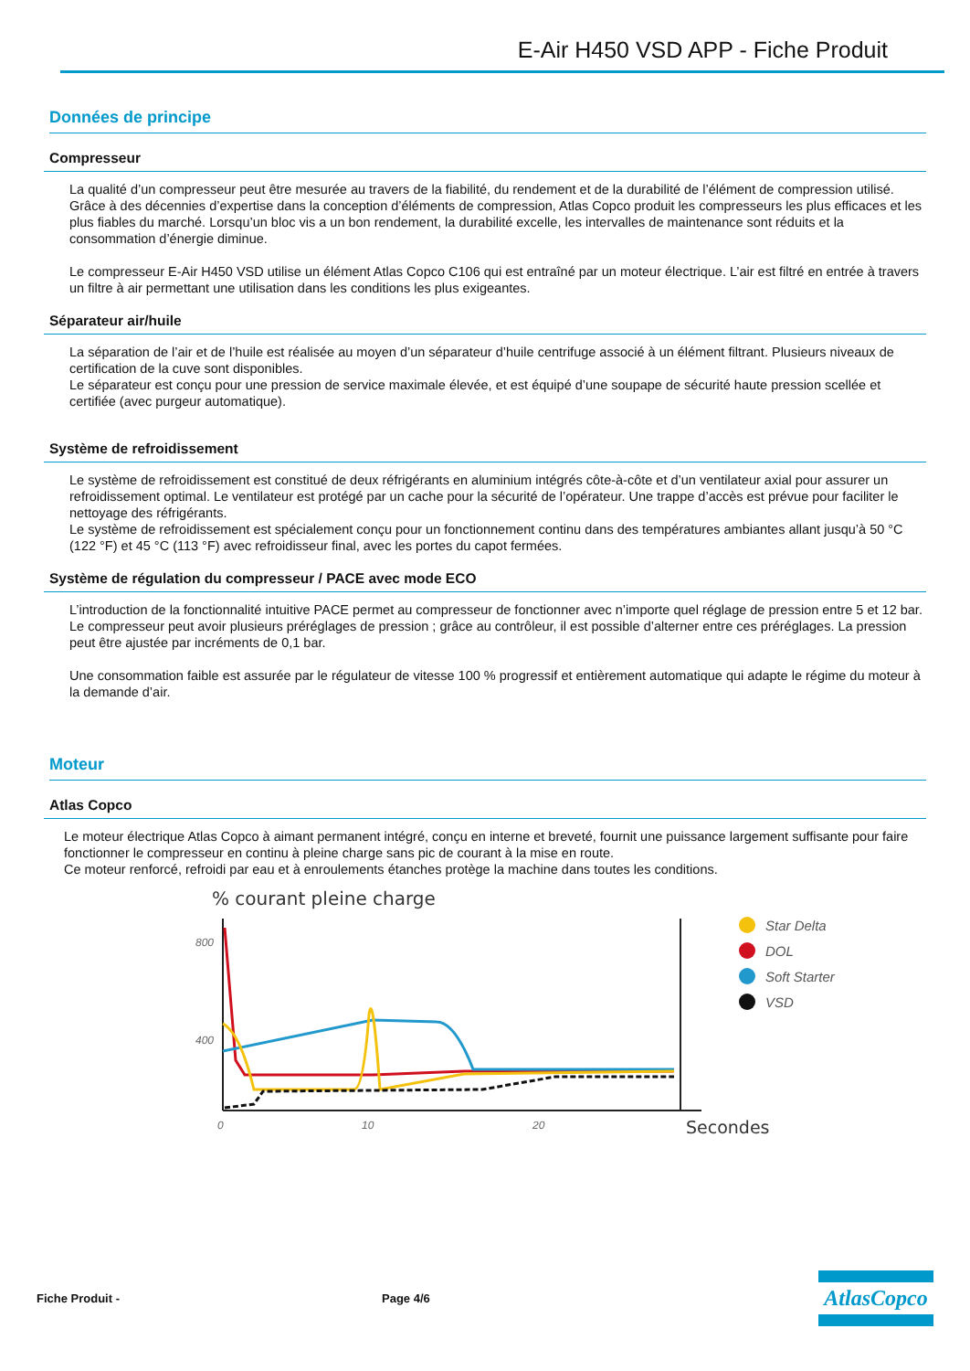E-Air H450 VSD APP - Fiche Produit
Données de principe
Compresseur
La qualité d’un compresseur peut être mesurée au travers de la fiabilité, du rendement et de la durabilité de l’élément de compression utilisé. Grâce à des décennies d’expertise dans la conception d’éléments de compression, Atlas Copco produit les compresseurs les plus efficaces et les plus fiables du marché. Lorsqu’un bloc vis a un bon rendement, la durabilité excelle, les intervalles de maintenance sont réduits et la consommation d’énergie diminue.
Le compresseur E-Air H450 VSD utilise un élément Atlas Copco C106 qui est entraîné par un moteur électrique. L’air est filtré en entrée à travers un filtre à air permettant une utilisation dans les conditions les plus exigeantes.
Séparateur air/huile
La séparation de l’air et de l’huile est réalisée au moyen d’un séparateur d’huile centrifuge associé à un élément filtrant. Plusieurs niveaux de certification de la cuve sont disponibles.
Le séparateur est conçu pour une pression de service maximale élevée, et est équipé d’une soupape de sécurité haute pression scellée et certifiée (avec purgeur automatique).
Système de refroidissement
Le système de refroidissement est constitué de deux réfrigérants en aluminium intégrés côte-à-côte et d’un ventilateur axial pour assurer un refroidissement optimal. Le ventilateur est protégé par un cache pour la sécurité de l’opérateur. Une trappe d’accès est prévue pour faciliter le nettoyage des réfrigérants.
Le système de refroidissement est spécialement conçu pour un fonctionnement continu dans des températures ambiantes allant jusqu’à 50 °C (122 °F) et 45 °C (113 °F) avec refroidisseur final, avec les portes du capot fermées.
Système de régulation du compresseur / PACE avec mode ECO
L’introduction de la fonctionnalité intuitive PACE permet au compresseur de fonctionner avec n’importe quel réglage de pression entre 5 et 12 bar. Le compresseur peut avoir plusieurs préréglages de pression ; grâce au contrôleur, il est possible d’alterner entre ces préréglages. La pression peut être ajustée par incréments de 0,1 bar.
Une consommation faible est assurée par le régulateur de vitesse 100 % progressif et entièrement automatique qui adapte le régime du moteur à la demande d’air.
Moteur
Atlas Copco
Le moteur électrique Atlas Copco à aimant permanent intégré, conçu en interne et breveté, fournit une puissance largement suffisante pour faire fonctionner le compresseur en continu à pleine charge sans pic de courant à la mise en route.
Ce moteur renforcé, refroidi par eau et à enroulements étanches protège la machine dans toutes les conditions.
% courant pleine charge
800
400
0
10
20
Secondes
Star Delta
DOL
Soft Starter
VSD
Fiche Produit - Page 4/6
AtlasCopco